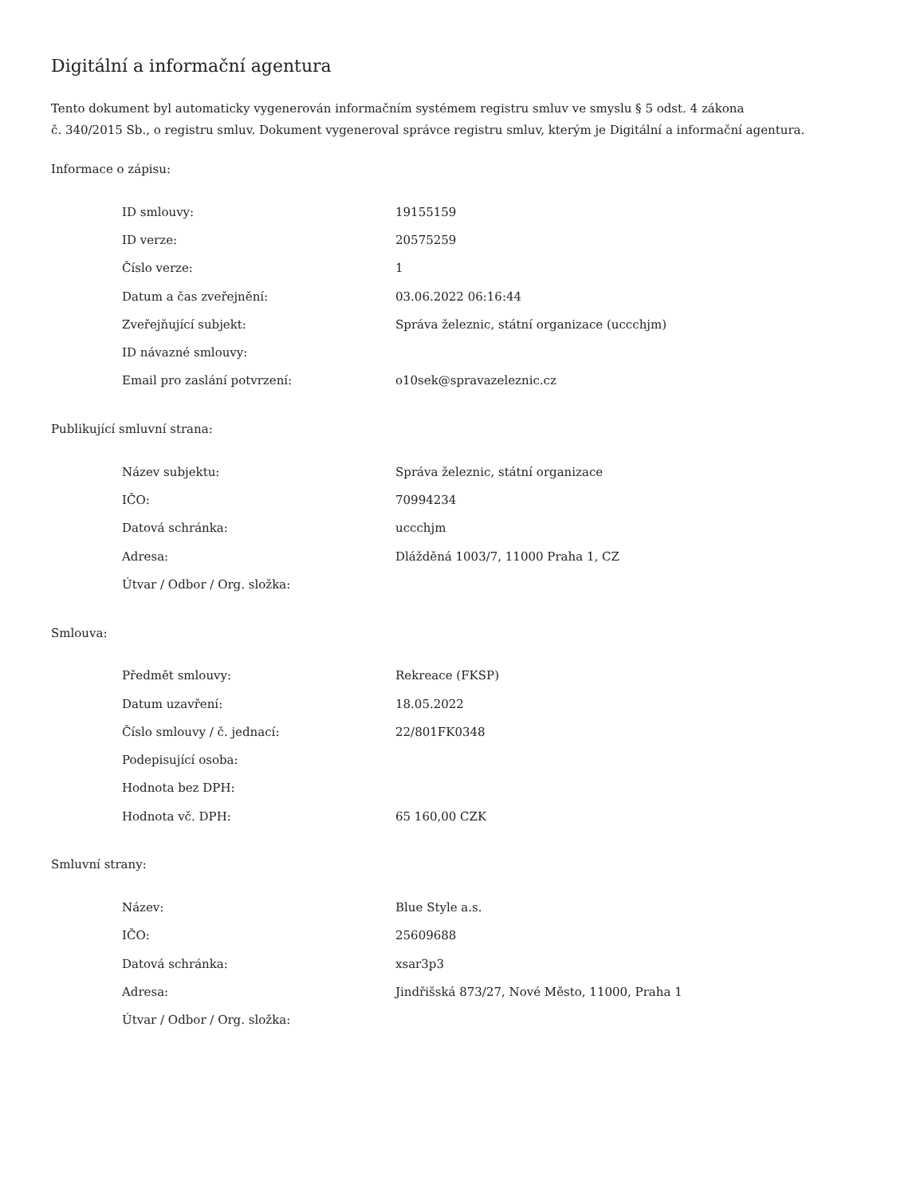Digitální a informační agentura
Tento dokument byl automaticky vygenerován informačním systémem registru smluv ve smyslu § 5 odst. 4 zákona
č. 340/2015 Sb., o registru smluv. Dokument vygeneroval správce registru smluv, kterým je Digitální a informační agentura.
Informace o zápisu:
| ID smlouvy: | 19155159 |
| ID verze: | 20575259 |
| Číslo verze: | 1 |
| Datum a čas zveřejnění: | 03.06.2022 06:16:44 |
| Zveřejňující subjekt: | Správa železnic, státní organizace (uccchjm) |
| ID návazné smlouvy: | |
| Email pro zaslání potvrzení: | o10sek@spravazeleznic.cz |
Publikující smluvní strana:
| Název subjektu: | Správa železnic, státní organizace |
| IČO: | 70994234 |
| Datová schránka: | uccchjm |
| Adresa: | Dlážděná 1003/7, 11000 Praha 1, CZ |
| Útvar / Odbor / Org. složka: | |
Smlouva:
| Předmět smlouvy: | Rekreace (FKSP) |
| Datum uzavření: | 18.05.2022 |
| Číslo smlouvy / č. jednací: | 22/801FK0348 |
| Podepisující osoba: | |
| Hodnota bez DPH: | |
| Hodnota vč. DPH: | 65 160,00 CZK |
Smluvní strany:
| Název: | Blue Style a.s. |
| IČO: | 25609688 |
| Datová schránka: | xsar3p3 |
| Adresa: | Jindřišská 873/27, Nové Město, 11000, Praha 1 |
| Útvar / Odbor / Org. složka: | |